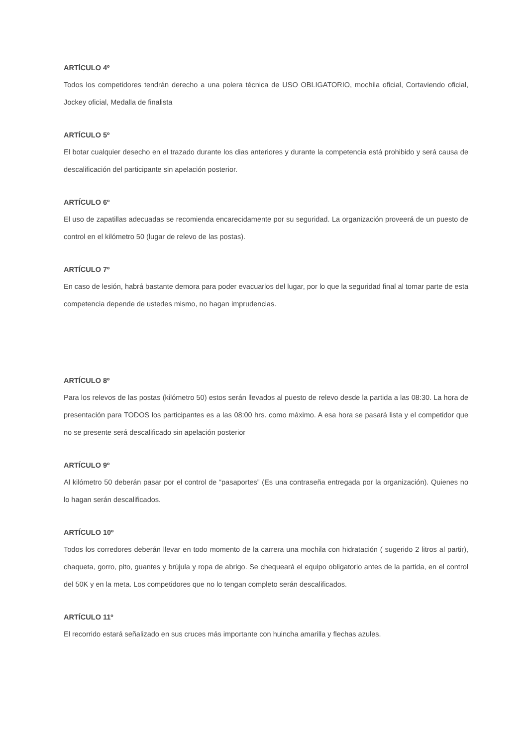ARTÍCULO 4º
Todos los competidores tendrán derecho a una polera técnica de USO OBLIGATORIO, mochila oficial, Cortaviendo oficial, Jockey oficial, Medalla de finalista
ARTÍCULO 5º
El botar cualquier desecho en el trazado durante los dias anteriores y durante la competencia está prohibido y será causa de descalificación del participante sin apelación posterior.
ARTÍCULO 6º
El uso de zapatillas adecuadas se recomienda encarecidamente por su seguridad. La organización proveerá de un puesto de control en el kilómetro 50 (lugar de relevo de las postas).
ARTÍCULO 7º
En caso de lesión, habrá bastante demora para poder evacuarlos del lugar, por lo que la seguridad final al tomar parte de esta competencia depende de ustedes mismo, no hagan imprudencias.
ARTÍCULO 8º
Para los relevos de las postas (kilómetro 50) estos serán llevados al puesto de relevo desde la partida a las 08:30. La hora de presentación para TODOS los participantes es a las 08:00 hrs. como máximo. A esa hora se pasará lista y el competidor que no se presente será descalificado sin apelación posterior
ARTÍCULO 9º
Al kilómetro 50 deberán pasar por el control de “pasaportes” (Es una contraseña entregada por la organización). Quienes no lo hagan serán descalificados.
ARTÍCULO 10º
Todos los corredores deberán llevar en todo momento de la carrera una mochila con hidratación ( sugerido 2 litros al partir), chaqueta, gorro, pito, guantes y brújula y ropa de abrigo. Se chequeará el equipo obligatorio antes de la partida, en el control del 50K y en la meta. Los competidores que no lo tengan completo serán descalificados.
ARTÍCULO 11º
El recorrido estará señalizado en sus cruces más importante con huincha amarilla y flechas azules.